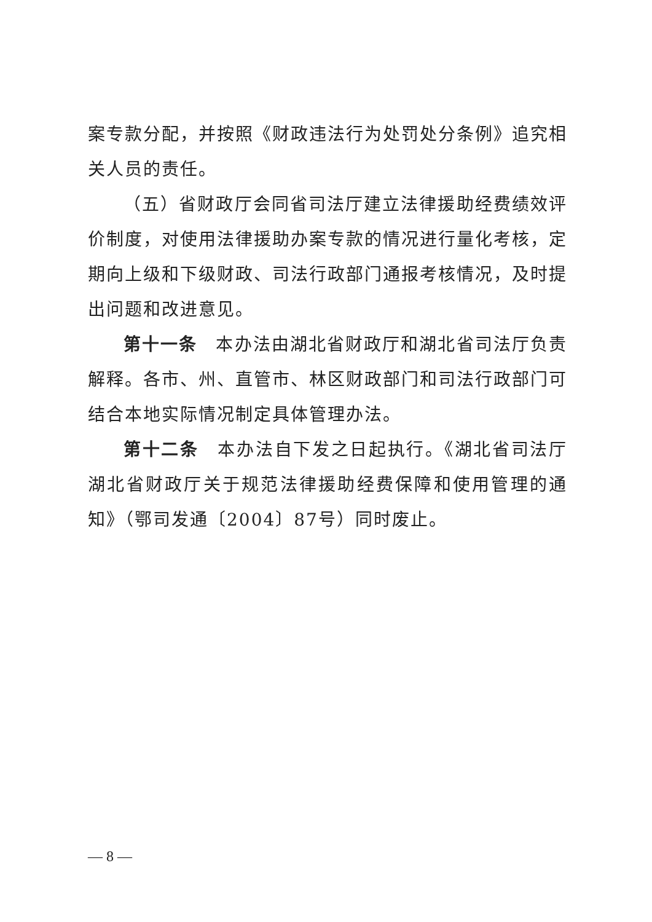案专款分配，并按照《财政违法行为处罚处分条例》追究相关人员的责任。
（五）省财政厅会同省司法厅建立法律援助经费绩效评价制度，对使用法律援助办案专款的情况进行量化考核，定期向上级和下级财政、司法行政部门通报考核情况，及时提出问题和改进意见。
第十一条　本办法由湖北省财政厅和湖北省司法厅负责解释。各市、州、直管市、林区财政部门和司法行政部门可结合本地实际情况制定具体管理办法。
第十二条　本办法自下发之日起执行。《湖北省司法厅 湖北省财政厅关于规范法律援助经费保障和使用管理的通知》（鄂司发通〔2004〕87号）同时废止。
— 8 —